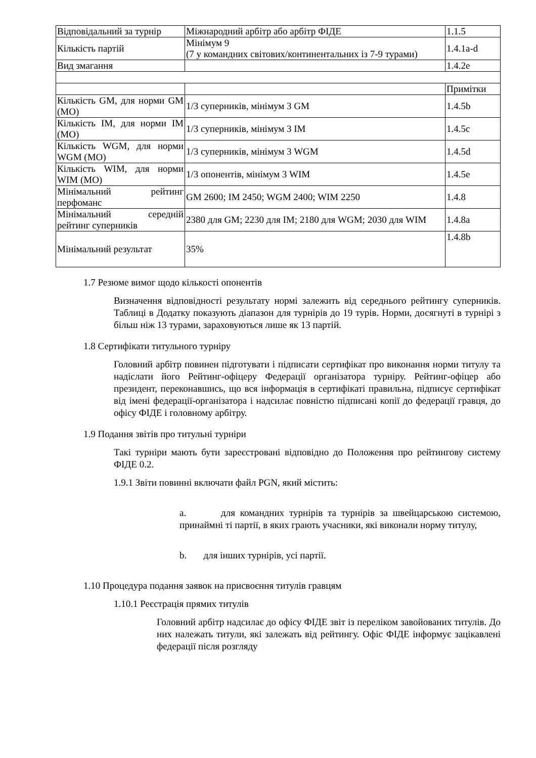| Відповідальний за турнір | Міжнародний арбітр або арбітр ФІДЕ | 1.1.5 |
| Кількість партій | Мінімум 9 (7 у командних світових/континентальних із 7-9 турами) | 1.4.1a-d |
| Вид змагання | | 1.4.2e |
| | | Примітки |
| Кількість GM, для норми GM (MO) | 1/3 суперників, мінімум 3 GM | 1.4.5b |
| Кількість IM, для норми IM (MO) | 1/3 суперників, мінімум 3 IM | 1.4.5c |
| Кількість WGM, для норми WGM (MO) | 1/3 суперників, мінімум 3 WGM | 1.4.5d |
| Кількість WIM, для норми WIM (MO) | 1/3 опонентів, мінімум 3 WIM | 1.4.5e |
| Мінімальний рейтинг перфоманс | GM 2600; IM 2450; WGM 2400; WIM 2250 | 1.4.8 |
| Мінімальний середній рейтинг суперників | 2380 для GM; 2230 для IM; 2180 для WGM; 2030 для WIM | 1.4.8a |
| Мінімальний результат | 35% | 1.4.8b |
1.7 Резюме вимог щодо кількості опонентів
Визначення відповідності результату нормі залежить від середнього рейтингу суперників. Таблиці в Додатку показують діапазон для турнірів до 19 турів. Норми, досягнуті в турнірі з більш ніж 13 турами, зараховуються лише як 13 партій.
1.8 Сертифікати титульного турніру
Головний арбітр повинен підготувати і підписати сертифікат про виконання норми титулу та надіслати його Рейтинг-офіцеру Федерації організатора турніру. Рейтинг-офіцер або президент, переконавшись, що вся інформація в сертифікаті правильна, підписує сертифікат від імені федерації-організатора і надсилає повністю підписані копії до федерації гравця, до офісу ФІДЕ і головному арбітру.
1.9 Подання звітів про титульні турніри
Такі турніри мають бути зареєстровані відповідно до Положення про рейтингову систему ФІДЕ 0.2.
1.9.1 Звіти повинні включати файл PGN, який містить:
a. для командних турнірів та турнірів за швейцарською системою, принаймні ті партії, в яких грають учасники, які виконали норму титулу,
b. для інших турнірів, усі партії.
1.10 Процедура подання заявок на присвоєння титулів гравцям
1.10.1 Реєстрація прямих титулів
Головний арбітр надсилає до офісу ФІДЕ звіт із переліком завойованих титулів. До них належать титули, які залежать від рейтингу. Офіс ФІДЕ інформує зацікавлені федерації після розгляду